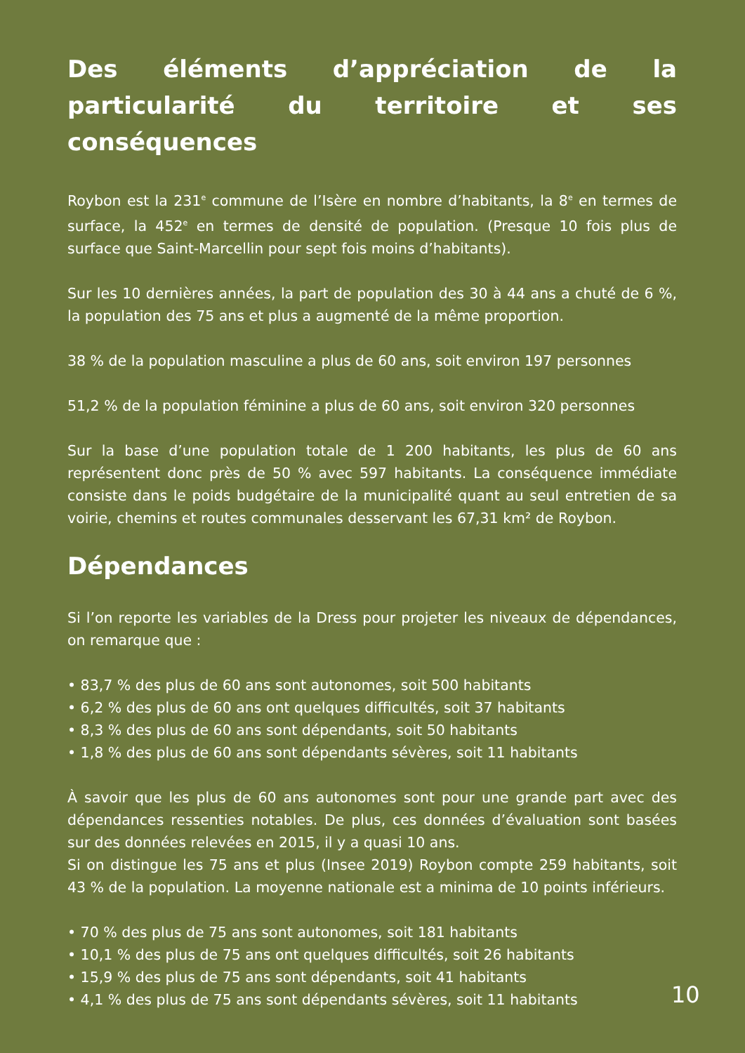Des éléments d’appréciation de la particularité du territoire et ses conséquences
Roybon est la 231<sup>e</sup> commune de l’Isère en nombre d’habitants, la 8<sup>e</sup> en termes de surface, la 452<sup>e</sup> en termes de densité de population. (Presque 10 fois plus de surface que Saint-Marcellin pour sept fois moins d’habitants).
Sur les 10 dernières années, la part de population des 30 à 44 ans a chuté de 6 %, la population des 75 ans et plus a augmenté de la même proportion.
38 % de la population masculine a plus de 60 ans, soit environ 197 personnes
51,2 % de la population féminine a plus de 60 ans, soit environ 320 personnes
Sur la base d’une population totale de 1 200 habitants, les plus de 60 ans représentent donc près de 50 % avec 597 habitants. La conséquence immédiate consiste dans le poids budgétaire de la municipalité quant au seul entretien de sa voirie, chemins et routes communales desservant les 67,31 km² de Roybon.
Dépendances
Si l’on reporte les variables de la Dress pour projeter les niveaux de dépendances, on remarque que :
• 83,7 % des plus de 60 ans sont autonomes, soit 500 habitants
• 6,2 % des plus de 60 ans ont quelques difficultés, soit 37 habitants
• 8,3 % des plus de 60 ans sont dépendants, soit 50 habitants
• 1,8 % des plus de 60 ans sont dépendants sévères, soit 11 habitants
À savoir que les plus de 60 ans autonomes sont pour une grande part avec des dépendances ressenties notables. De plus, ces données d’évaluation sont basées sur des données relevées en 2015, il y a quasi 10 ans.
Si on distingue les 75 ans et plus (Insee 2019) Roybon compte 259 habitants, soit 43 % de la population. La moyenne nationale est a minima de 10 points inférieurs.
• 70 % des plus de 75 ans sont autonomes, soit 181 habitants
• 10,1 % des plus de 75 ans ont quelques difficultés, soit 26 habitants
• 15,9 % des plus de 75 ans sont dépendants, soit 41 habitants
• 4,1 % des plus de 75 ans sont dépendants sévères, soit 11 habitants
10